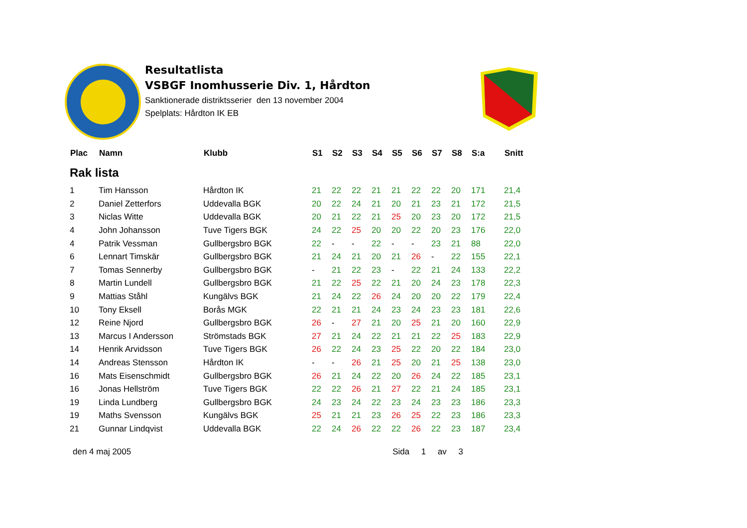Resultatlista
VSBGF Inomhusserie Div. 1, Hårdton
Sanktionerade distriktsserier den 13 november 2004
Spelplats: Hårdton IK EB
| Plac | Namn | Klubb | S1 | S2 | S3 | S4 | S5 | S6 | S7 | S8 | S:a | Snitt |
| --- | --- | --- | --- | --- | --- | --- | --- | --- | --- | --- | --- | --- |
| Rak lista | | | | | | | | | | | | |
| 1 | Tim Hansson | Hårdton IK | 21 | 22 | 22 | 21 | 21 | 22 | 22 | 20 | 171 | 21,4 |
| 2 | Daniel Zetterfors | Uddevalla BGK | 20 | 22 | 24 | 21 | 20 | 21 | 23 | 21 | 172 | 21,5 |
| 3 | Niclas Witte | Uddevalla BGK | 20 | 21 | 22 | 21 | 25 | 20 | 23 | 20 | 172 | 21,5 |
| 4 | John Johansson | Tuve Tigers BGK | 24 | 22 | 25 | 20 | 20 | 22 | 20 | 23 | 176 | 22,0 |
| 4 | Patrik Vessman | Gullbergsbro BGK | 22 | - | - | 22 | - | - | 23 | 21 | 88 | 22,0 |
| 6 | Lennart Timskär | Gullbergsbro BGK | 21 | 24 | 21 | 20 | 21 | 26 | - | 22 | 155 | 22,1 |
| 7 | Tomas Sennerby | Gullbergsbro BGK | - | 21 | 22 | 23 | - | 22 | 21 | 24 | 133 | 22,2 |
| 8 | Martin Lundell | Gullbergsbro BGK | 21 | 22 | 25 | 22 | 21 | 20 | 24 | 23 | 178 | 22,3 |
| 9 | Mattias Ståhl | Kungälvs BGK | 21 | 24 | 22 | 26 | 24 | 20 | 20 | 22 | 179 | 22,4 |
| 10 | Tony Eksell | Borås MGK | 22 | 21 | 21 | 24 | 23 | 24 | 23 | 23 | 181 | 22,6 |
| 12 | Reine Njord | Gullbergsbro BGK | 26 | - | 27 | 21 | 20 | 25 | 21 | 20 | 160 | 22,9 |
| 13 | Marcus I Andersson | Strömstads BGK | 27 | 21 | 24 | 22 | 21 | 21 | 22 | 25 | 183 | 22,9 |
| 14 | Henrik Arvidsson | Tuve Tigers BGK | 26 | 22 | 24 | 23 | 25 | 22 | 20 | 22 | 184 | 23,0 |
| 14 | Andreas Stensson | Hårdton IK | - | - | 26 | 21 | 25 | 20 | 21 | 25 | 138 | 23,0 |
| 16 | Mats Eisenschmidt | Gullbergsbro BGK | 26 | 21 | 24 | 22 | 20 | 26 | 24 | 22 | 185 | 23,1 |
| 16 | Jonas Hellström | Tuve Tigers BGK | 22 | 22 | 26 | 21 | 27 | 22 | 21 | 24 | 185 | 23,1 |
| 19 | Linda Lundberg | Gullbergsbro BGK | 24 | 23 | 24 | 22 | 23 | 24 | 23 | 23 | 186 | 23,3 |
| 19 | Maths Svensson | Kungälvs BGK | 25 | 21 | 21 | 23 | 26 | 25 | 22 | 23 | 186 | 23,3 |
| 21 | Gunnar Lindqvist | Uddevalla BGK | 22 | 24 | 26 | 22 | 22 | 26 | 22 | 23 | 187 | 23,4 |
den 4 maj 2005 Sida 1 av 3